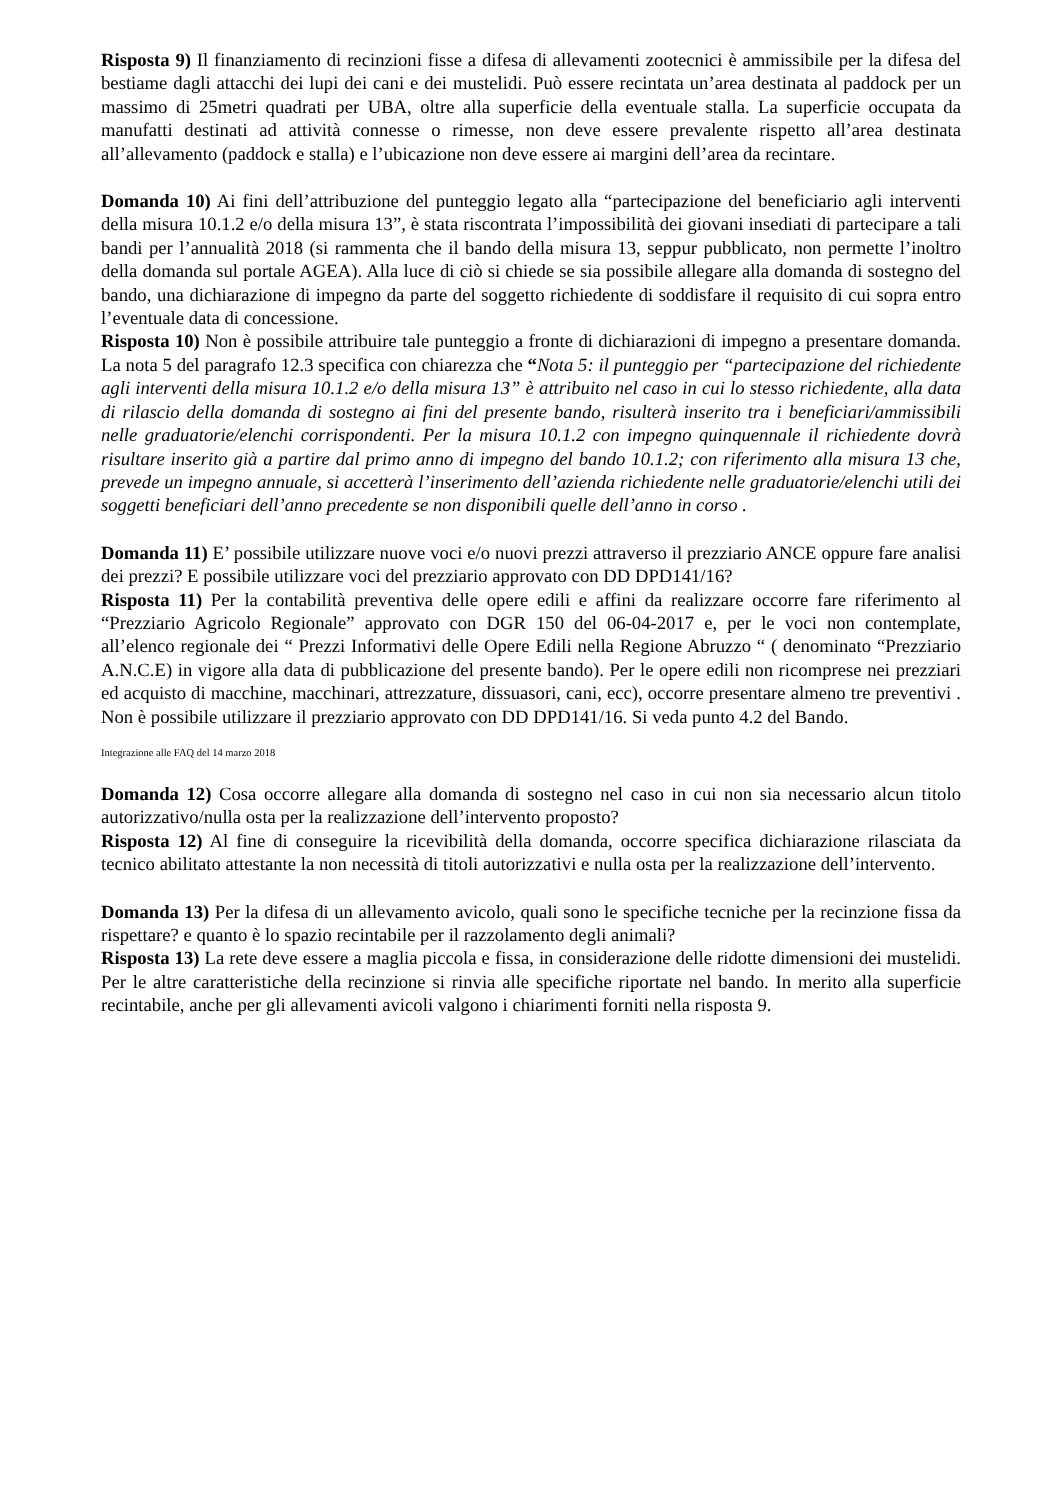Risposta 9) Il finanziamento di recinzioni fisse a difesa di allevamenti zootecnici è ammissibile per la difesa del bestiame dagli attacchi dei lupi dei cani e dei mustelidi. Può essere recintata un’area destinata al paddock per un massimo di 25metri quadrati per UBA, oltre alla superficie della eventuale stalla. La superficie occupata da manufatti destinati ad attività connesse o rimesse, non deve essere prevalente rispetto all’area destinata all’allevamento (paddock e stalla) e l’ubicazione non deve essere ai margini dell’area da recintare.
Domanda 10) Ai fini dell’attribuzione del punteggio legato alla “partecipazione del beneficiario agli interventi della misura 10.1.2 e/o della misura 13”, è stata riscontrata l’impossibilità dei giovani insediati di partecipare a tali bandi per l’annualità 2018 (si rammenta che il bando della misura 13, seppur pubblicato, non permette l’inoltro della domanda sul portale AGEA). Alla luce di ciò si chiede se sia possibile allegare alla domanda di sostegno del bando, una dichiarazione di impegno da parte del soggetto richiedente di soddisfare il requisito di cui sopra entro l’eventuale data di concessione.
Risposta 10) Non è possibile attribuire tale punteggio a fronte di dichiarazioni di impegno a presentare domanda. La nota 5 del paragrafo 12.3 specifica con chiarezza che “Nota 5: il punteggio per “partecipazione del richiedente agli interventi della misura 10.1.2 e/o della misura 13” è attribuito nel caso in cui lo stesso richiedente, alla data di rilascio della domanda di sostegno ai fini del presente bando, risulterà inserito tra i beneficiari/ammissibili nelle graduatorie/elenchi corrispondenti. Per la misura 10.1.2 con impegno quinquennale il richiedente dovrà risultare inserito già a partire dal primo anno di impegno del bando 10.1.2; con riferimento alla misura 13 che, prevede un impegno annuale, si accetterà l’inserimento dell’azienda richiedente nelle graduatorie/elenchi utili dei soggetti beneficiari dell’anno precedente se non disponibili quelle dell’anno in corso .
Domanda 11) E’ possibile utilizzare nuove voci e/o nuovi prezzi attraverso il prezziario ANCE oppure fare analisi dei prezzi? E possibile utilizzare voci del prezziario approvato con DD DPD141/16?
Risposta 11) Per la contabilità preventiva delle opere edili e affini da realizzare occorre fare riferimento al “Prezziario Agricolo Regionale” approvato con DGR 150 del 06-04-2017 e, per le voci non contemplate, all’elenco regionale dei “ Prezzi Informativi delle Opere Edili nella Regione Abruzzo “ ( denominato “Prezziario A.N.C.E) in vigore alla data di pubblicazione del presente bando). Per le opere edili non ricomprese nei prezziari ed acquisto di macchine, macchinari, attrezzature, dissuasori, cani, ecc), occorre presentare almeno tre preventivi . Non è possibile utilizzare il prezziario approvato con DD DPD141/16. Si veda punto 4.2 del Bando.
Integrazione alle FAQ del 14 marzo 2018
Domanda 12) Cosa occorre allegare alla domanda di sostegno nel caso in cui non sia necessario alcun titolo autorizzativo/nulla osta per la realizzazione dell’intervento proposto?
Risposta 12) Al fine di conseguire la ricevibilità della domanda, occorre specifica dichiarazione rilasciata da tecnico abilitato attestante la non necessità di titoli autorizzativi e nulla osta per la realizzazione dell’intervento.
Domanda 13) Per la difesa di un allevamento avicolo, quali sono le specifiche tecniche per la recinzione fissa da rispettare? e quanto è lo spazio recintabile per il razzolamento degli animali?
Risposta 13) La rete deve essere a maglia piccola e fissa, in considerazione delle ridotte dimensioni dei mustelidi. Per le altre caratteristiche della recinzione si rinvia alle specifiche riportate nel bando. In merito alla superficie recintabile, anche per gli allevamenti avicoli valgono i chiarimenti forniti nella risposta 9.